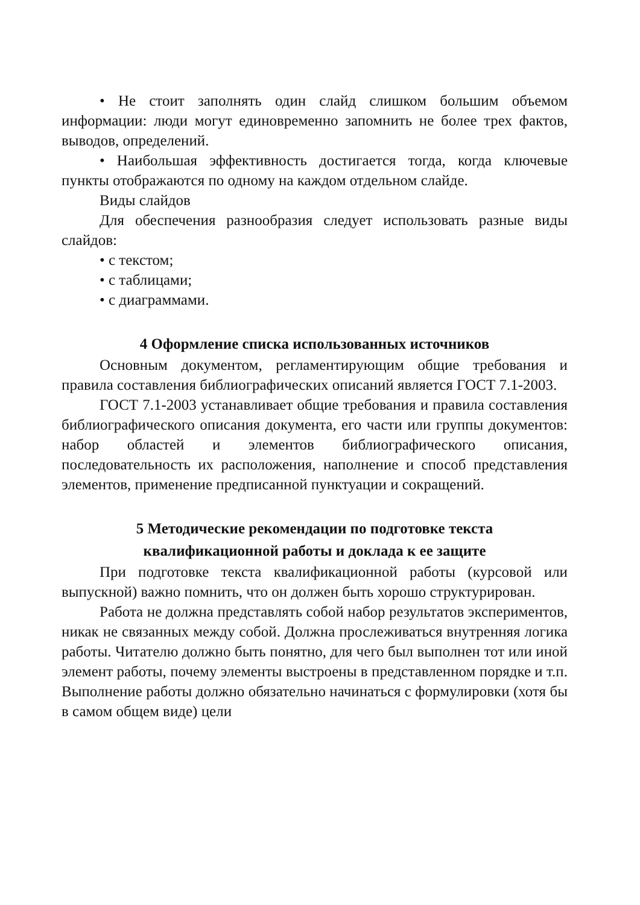• Не стоит заполнять один слайд слишком большим объемом информации: люди могут единовременно запомнить не более трех фактов, выводов, определений.
• Наибольшая эффективность достигается тогда, когда ключевые пункты отображаются по одному на каждом отдельном слайде.
Виды слайдов
Для обеспечения разнообразия следует использовать разные виды слайдов:
• с текстом;
• с таблицами;
• с диаграммами.
4 Оформление списка использованных источников
Основным документом, регламентирующим общие требования и правила составления библиографических описаний является ГОСТ 7.1-2003.
ГОСТ 7.1-2003 устанавливает общие требования и правила составления библиографического описания документа, его части или группы документов: набор областей и элементов библиографического описания, последовательность их расположения, наполнение и способ представления элементов, применение предписанной пунктуации и сокращений.
5 Методические рекомендации по подготовке текста
квалификационной работы и доклада к ее защите
При подготовке текста квалификационной работы (курсовой или выпускной) важно помнить, что он должен быть хорошо структурирован.
Работа не должна представлять собой набор результатов экспериментов, никак не связанных между собой. Должна прослеживаться внутренняя логика работы. Читателю должно быть понятно, для чего был выполнен тот или иной элемент работы, почему элементы выстроены в представленном порядке и т.п. Выполнение работы должно обязательно начинаться с формулировки (хотя бы в самом общем виде) цели